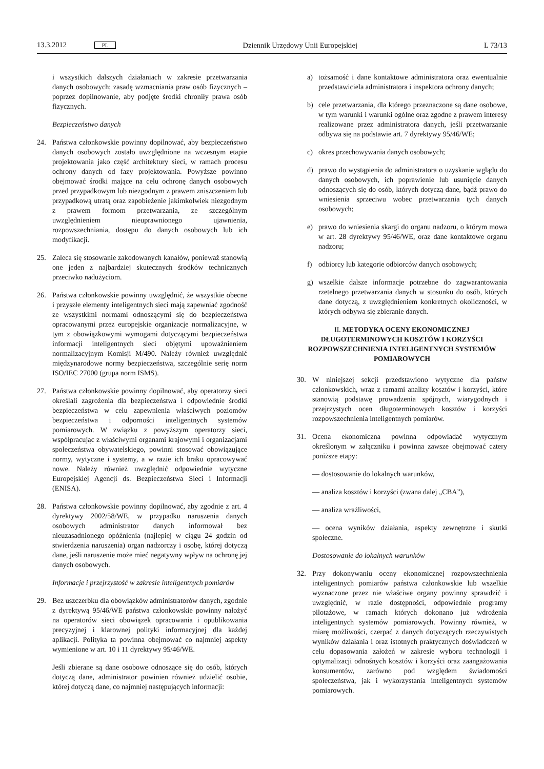13.3.2012 PL Dziennik Urzędowy Unii Europejskiej L 73/13
i wszystkich dalszych działaniach w zakresie przetwarzania danych osobowych; zasadę wzmacniania praw osób fizycznych – poprzez dopilnowanie, aby podjęte środki chroniły prawa osób fizycznych.
Bezpieczeństwo danych
24. Państwa członkowskie powinny dopilnować, aby bezpieczeństwo danych osobowych zostało uwzględnione na wczesnym etapie projektowania jako część architektury sieci, w ramach procesu ochrony danych od fazy projektowania. Powyższe powinno obejmować środki mające na celu ochronę danych osobowych przed przypadkowym lub niezgodnym z prawem zniszczeniem lub przypadkową utratą oraz zapobieżenie jakimkolwiek niezgodnym z prawem formom przetwarzania, ze szczególnym uwzględnieniem nieuprawnionego ujawnienia, rozpowszechniania, dostępu do danych osobowych lub ich modyfikacji.
25. Zaleca się stosowanie zakodowanych kanałów, ponieważ stanowią one jeden z najbardziej skutecznych środków technicznych przeciwko nadużyciom.
26. Państwa członkowskie powinny uwzględnić, że wszystkie obecne i przyszłe elementy inteligentnych sieci mają zapewniać zgodność ze wszystkimi normami odnoszącymi się do bezpieczeństwa opracowanymi przez europejskie organizacje normalizacyjne, w tym z obowiązkowymi wymogami dotyczącymi bezpieczeństwa informacji inteligentnych sieci objętymi upoważnieniem normalizacyjnym Komisji M/490. Należy również uwzględnić międzynarodowe normy bezpieczeństwa, szczególnie serię norm ISO/IEC 27000 (grupa norm ISMS).
27. Państwa członkowskie powinny dopilnować, aby operatorzy sieci określali zagrożenia dla bezpieczeństwa i odpowiednie środki bezpieczeństwa w celu zapewnienia właściwych poziomów bezpieczeństwa i odporności inteligentnych systemów pomiarowych. W związku z powyższym operatorzy sieci, współpracując z właściwymi organami krajowymi i organizacjami społeczeństwa obywatelskiego, powinni stosować obowiązujące normy, wytyczne i systemy, a w razie ich braku opracowywać nowe. Należy również uwzględnić odpowiednie wytyczne Europejskiej Agencji ds. Bezpieczeństwa Sieci i Informacji (ENISA).
28. Państwa członkowskie powinny dopilnować, aby zgodnie z art. 4 dyrektywy 2002/58/WE, w przypadku naruszenia danych osobowych administrator danych informował bez nieuzasadnionego opóźnienia (najlepiej w ciągu 24 godzin od stwierdzenia naruszenia) organ nadzorczy i osobę, której dotyczą dane, jeśli naruszenie może mieć negatywny wpływ na ochronę jej danych osobowych.
Informacje i przejrzystość w zakresie inteligentnych pomiarów
29. Bez uszczerbku dla obowiązków administratorów danych, zgodnie z dyrektywą 95/46/WE państwa członkowskie powinny nałożyć na operatorów sieci obowiązek opracowania i opublikowania precyzyjnej i klarownej polityki informacyjnej dla każdej aplikacji. Polityka ta powinna obejmować co najmniej aspekty wymienione w art. 10 i 11 dyrektywy 95/46/WE.
Jeśli zbierane są dane osobowe odnoszące się do osób, których dotyczą dane, administrator powinien również udzielić osobie, której dotyczą dane, co najmniej następujących informacji:
a) tożsamość i dane kontaktowe administratora oraz ewentualnie przedstawiciela administratora i inspektora ochrony danych;
b) cele przetwarzania, dla którego przeznaczone są dane osobowe, w tym warunki i warunki ogólne oraz zgodne z prawem interesy realizowane przez administratora danych, jeśli przetwarzanie odbywa się na podstawie art. 7 dyrektywy 95/46/WE;
c) okres przechowywania danych osobowych;
d) prawo do wystąpienia do administratora o uzyskanie wglądu do danych osobowych, ich poprawienie lub usunięcie danych odnoszących się do osób, których dotyczą dane, bądź prawo do wniesienia sprzeciwu wobec przetwarzania tych danych osobowych;
e) prawo do wniesienia skargi do organu nadzoru, o którym mowa w art. 28 dyrektywy 95/46/WE, oraz dane kontaktowe organu nadzoru;
f) odbiorcy lub kategorie odbiorców danych osobowych;
g) wszelkie dalsze informacje potrzebne do zagwarantowania rzetelnego przetwarzania danych w stosunku do osób, których dane dotyczą, z uwzględnieniem konkretnych okoliczności, w których odbywa się zbieranie danych.
II. METODYKA OCENY EKONOMICZNEJ DŁUGOTERMINOWYCH KOSZTÓW I KORZYŚCI ROZPOWSZECHNIENIA INTELIGENTNYCH SYSTEMÓW POMIAROWYCH
30. W niniejszej sekcji przedstawiono wytyczne dla państw członkowskich, wraz z ramami analizy kosztów i korzyści, które stanowią podstawę prowadzenia spójnych, wiarygodnych i przejrzystych ocen długoterminowych kosztów i korzyści rozpowszechnienia inteligentnych pomiarów.
31. Ocena ekonomiczna powinna odpowiadać wytycznym określonym w załączniku i powinna zawsze obejmować cztery poniższe etapy:
— dostosowanie do lokalnych warunków,
— analiza kosztów i korzyści (zwana dalej „CBA”),
— analiza wrażliwości,
— ocena wyników działania, aspekty zewnętrzne i skutki społeczne.
Dostosowanie do lokalnych warunków
32. Przy dokonywaniu oceny ekonomicznej rozpowszechnienia inteligentnych pomiarów państwa członkowskie lub wszelkie wyznaczone przez nie właściwe organy powinny sprawdzić i uwzględnić, w razie dostępności, odpowiednie programy pilotażowe, w ramach których dokonano już wdrożenia inteligentnych systemów pomiarowych. Powinny również, w miarę możliwości, czerpać z danych dotyczących rzeczywistych wyników działania i oraz istotnych praktycznych doświadczeń w celu dopasowania założeń w zakresie wyboru technologii i optymalizacji odnośnych kosztów i korzyści oraz zaangażowania konsumentów, zarówno pod względem świadomości społeczeństwa, jak i wykorzystania inteligentnych systemów pomiarowych.